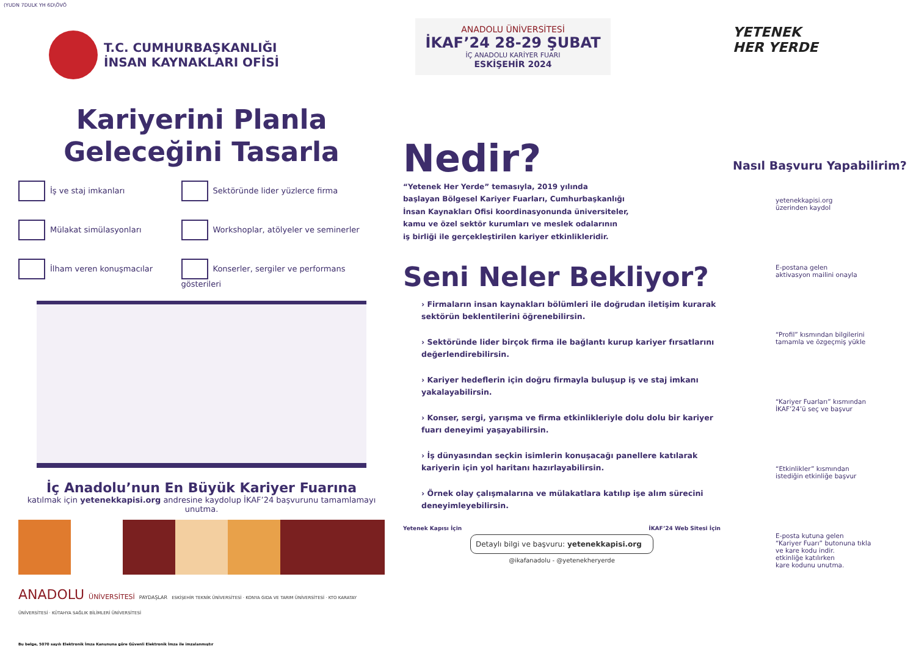(YUDN 7DULK YH 6D\ÖVÖ
T.C. CUMHURBAŞKANLIĞI
İNSAN KAYNAKLARI OFİSİ
Kariyerini Planla
Geleceğini Tasarla
İş ve staj imkanları
Sektöründe lider yüzlerce firma
Mülakat simülasyonları
Workshoplar, atölyeler ve seminerler
İlham veren konuşmacılar
Konserler, sergiler ve performans gösterileri
İç Anadolu’nun En Büyük Kariyer Fuarına
katılmak için yetenekkapisi.org andresine kaydolup İKAF’24 başvurunu tamamlamayı unutma.
ANADOLU ÜNİVERSİTESİ PAYDAŞLAR ESKİŞEHİR TEKNİK ÜNİVERSİTESİ · KONYA GIDA VE TARIM ÜNİVERSİTESİ · KTO KARATAY ÜNİVERSİTESİ · KÜTAHYA SAĞLIK BİLİMLERİ ÜNİVERSİTESİ
Bu belge, 5070 sayılı Elektronik İmza Kanununa göre Güvenli Elektronik İmza ile imzalanmıştır
ANADOLU ÜNİVERSİTESİ
İKAF’24 28-29 ŞUBAT
İÇ ANADOLU KARİYER FUARI
ESKİŞEHİR 2024
Nedir?
“Yetenek Her Yerde” temasıyla, 2019 yılında
başlayan Bölgesel Kariyer Fuarları, Cumhurbaşkanlığı
İnsan Kaynakları Ofisi koordinasyonunda üniversiteler,
kamu ve özel sektör kurumları ve meslek odalarının
iş birliği ile gerçekleştirilen kariyer etkinlikleridir.
Seni Neler Bekliyor?
› Firmaların insan kaynakları bölümleri ile doğrudan iletişim kurarak sektörün beklentilerini öğrenebilirsin.
› Sektöründe lider birçok firma ile bağlantı kurup kariyer fırsatlarını değerlendirebilirsin.
› Kariyer hedeflerin için doğru firmayla buluşup iş ve staj imkanı yakalayabilirsin.
› Konser, sergi, yarışma ve firma etkinlikleriyle dolu dolu bir kariyer fuarı deneyimi yaşayabilirsin.
› İş dünyasından seçkin isimlerin konuşacağı panellere katılarak kariyerin için yol haritanı hazırlayabilirsin.
› Örnek olay çalışmalarına ve mülakatlara katılıp işe alım sürecini deneyimleyebilirsin.
Yetenek Kapısı İçin İKAF’24 Web Sitesi İçin
Detaylı bilgi ve başvuru: yetenekkapisi.org
@ikafanadolu - @yetenekheryerde
YETENEK
HER YERDE
Nasıl Başvuru Yapabilirim?
yetenekkapisi.org
üzerinden kaydol
E-postana gelen
aktivasyon mailini onayla
“Profil” kısmından bilgilerini
tamamla ve özgeçmiş yükle
“Kariyer Fuarları” kısmından
İKAF’24’ü seç ve başvur
“Etkinlikler” kısmından
istediğin etkinliğe başvur
E-posta kutuna gelen
“Kariyer Fuarı” butonuna tıkla
ve kare kodu indir.
etkinliğe katılırken
kare kodunu unutma.